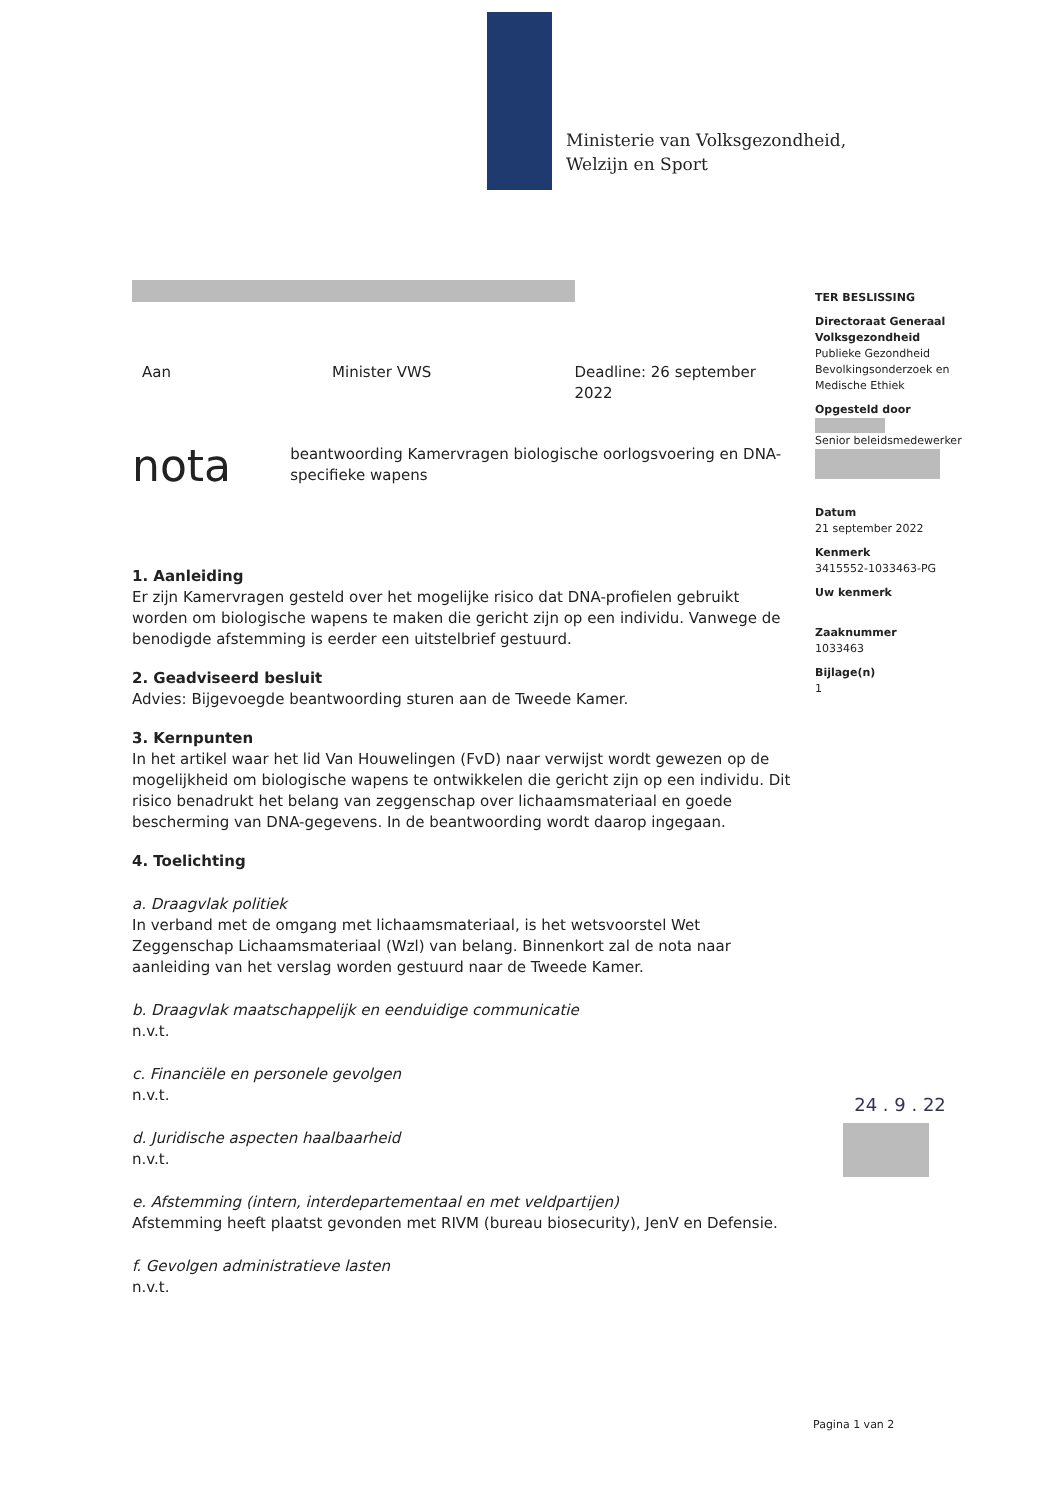Ministerie van Volksgezondheid,
Welzijn en Sport
Aan Minister VWS Deadline: 26 september 2022
nota beantwoording Kamervragen biologische oorlogsvoering en DNA-specifieke wapens
1. Aanleiding
Er zijn Kamervragen gesteld over het mogelijke risico dat DNA-profielen gebruikt worden om biologische wapens te maken die gericht zijn op een individu. Vanwege de benodigde afstemming is eerder een uitstelbrief gestuurd.
2. Geadviseerd besluit
Advies: Bijgevoegde beantwoording sturen aan de Tweede Kamer.
3. Kernpunten
In het artikel waar het lid Van Houwelingen (FvD) naar verwijst wordt gewezen op de mogelijkheid om biologische wapens te ontwikkelen die gericht zijn op een individu. Dit risico benadrukt het belang van zeggenschap over lichaamsmateriaal en goede bescherming van DNA-gegevens. In de beantwoording wordt daarop ingegaan.
4. Toelichting
a. Draagvlak politiek
In verband met de omgang met lichaamsmateriaal, is het wetsvoorstel Wet Zeggenschap Lichaamsmateriaal (Wzl) van belang. Binnenkort zal de nota naar aanleiding van het verslag worden gestuurd naar de Tweede Kamer.
b. Draagvlak maatschappelijk en eenduidige communicatie
n.v.t.
c. Financiële en personele gevolgen
n.v.t.
d. Juridische aspecten haalbaarheid
n.v.t.
e. Afstemming (intern, interdepartementaal en met veldpartijen)
Afstemming heeft plaatst gevonden met RIVM (bureau biosecurity), JenV en Defensie.
f. Gevolgen administratieve lasten
n.v.t.
TER BESLISSING
Directoraat Generaal Volksgezondheid
Publieke Gezondheid
Bevolkingsonderzoek en Medische Ethiek
Opgesteld door
Senior beleidsmedewerker
Datum
21 september 2022
Kenmerk
3415552-1033463-PG
Uw kenmerk
Zaaknummer
1033463
Bijlage(n)
1
24 . 9 . 22
Pagina 1 van 2